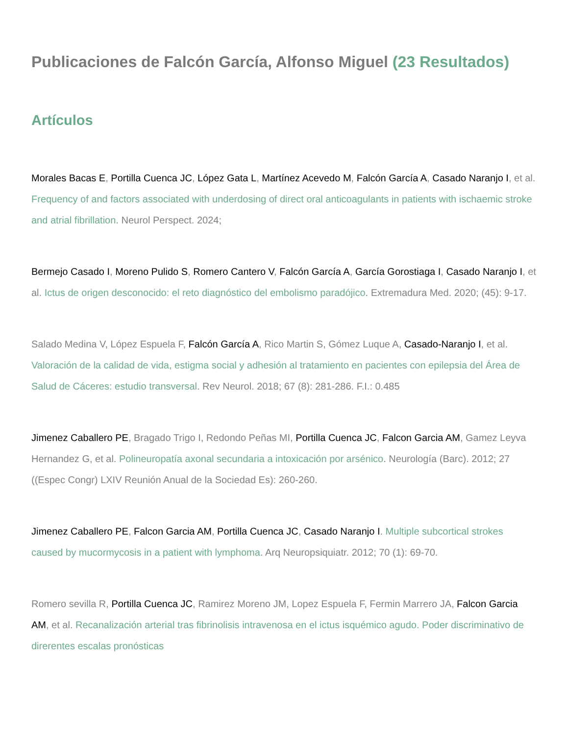Publicaciones de Falcón García, Alfonso Miguel (23 Resultados)
Artículos
Morales Bacas E, Portilla Cuenca JC, López Gata L, Martínez Acevedo M, Falcón García A, Casado Naranjo I, et al. Frequency of and factors associated with underdosing of direct oral anticoagulants in patients with ischaemic stroke and atrial fibrillation. Neurol Perspect. 2024;
Bermejo Casado I, Moreno Pulido S, Romero Cantero V, Falcón García A, García Gorostiaga I, Casado Naranjo I, et al. Ictus de origen desconocido: el reto diagnóstico del embolismo paradójico. Extremadura Med. 2020; (45): 9-17.
Salado Medina V, López Espuela F, Falcón García A, Rico Martin S, Gómez Luque A, Casado-Naranjo I, et al. Valoración de la calidad de vida, estigma social y adhesión al tratamiento en pacientes con epilepsia del Área de Salud de Cáceres: estudio transversal. Rev Neurol. 2018; 67 (8): 281-286. F.I.: 0.485
Jimenez Caballero PE, Bragado Trigo I, Redondo Peñas MI, Portilla Cuenca JC, Falcon Garcia AM, Gamez Leyva Hernandez G, et al. Polineuropatía axonal secundaria a intoxicación por arsénico. Neurología (Barc). 2012; 27 ((Espec Congr) LXIV Reunión Anual de la Sociedad Es): 260-260.
Jimenez Caballero PE, Falcon Garcia AM, Portilla Cuenca JC, Casado Naranjo I. Multiple subcortical strokes caused by mucormycosis in a patient with lymphoma. Arq Neuropsiquiatr. 2012; 70 (1): 69-70.
Romero sevilla R, Portilla Cuenca JC, Ramirez Moreno JM, Lopez Espuela F, Fermin Marrero JA, Falcon Garcia AM, et al. Recanalización arterial tras fibrinolisis intravenosa en el ictus isquémico agudo. Poder discriminativo de direrentes escalas pronósticas